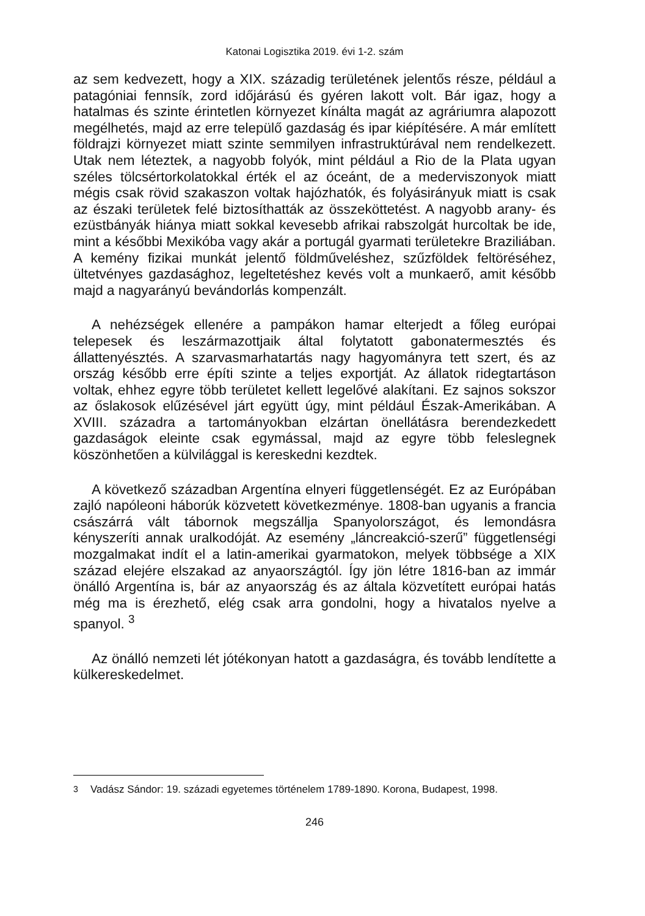Katonai Logisztika 2019. évi 1-2. szám
az sem kedvezett, hogy a XIX. századig területének jelentős része, például a patagóniai fennsík, zord időjárású és gyéren lakott volt. Bár igaz, hogy a hatalmas és szinte érintetlen környezet kínálta magát az agráriumra alapozott megélhetés, majd az erre települő gazdaság és ipar kiépítésére. A már említett földrajzi környezet miatt szinte semmilyen infrastruktúrával nem rendelkezett. Utak nem léteztek, a nagyobb folyók, mint például a Rio de la Plata ugyan széles tölcsértorkolatokkal érték el az óceánt, de a mederviszonyok miatt mégis csak rövid szakaszon voltak hajózhatók, és folyásirányuk miatt is csak az északi területek felé biztosíthatták az összeköttetést. A nagyobb arany- és ezüstbányák hiánya miatt sokkal kevesebb afrikai rabszolgát hurcoltak be ide, mint a későbbi Mexikóba vagy akár a portugál gyarmati területekre Braziliában. A kemény fizikai munkát jelentő földműveléshez, szűzföldek feltöréséhez, ültetvényes gazdasághoz, legeltetéshez kevés volt a munkaerő, amit később majd a nagyarányú bevándorlás kompenzált.
A nehézségek ellenére a pampákon hamar elterjedt a főleg európai telepesek és leszármazottjaik által folytatott gabonatermesztés és állattenyésztés. A szarvasmarhatartás nagy hagyományra tett szert, és az ország később erre építi szinte a teljes exportját. Az állatok ridegtartáson voltak, ehhez egyre több területet kellett legelővé alakítani. Ez sajnos sokszor az őslakosok elűzésével járt együtt úgy, mint például Észak-Amerikában. A XVIII. századra a tartományokban elzártan önellátásra berendezkedett gazdaságok eleinte csak egymással, majd az egyre több feleslegnek köszönhetően a külvilággal is kereskedni kezdtek.
A következő században Argentína elnyeri függetlenségét. Ez az Európában zajló napóleoni háborúk közvetett következménye. 1808-ban ugyanis a francia császárrá vált tábornok megszállja Spanyolországot, és lemondásra kényszeríti annak uralkodóját. Az esemény „láncreakció-szerű” függetlenségi mozgalmakat indít el a latin-amerikai gyarmatokon, melyek többsége a XIX század elejére elszakad az anyaországtól. Így jön létre 1816-ban az immár önálló Argentína is, bár az anyaország és az általa közvetített európai hatás még ma is érezhető, elég csak arra gondolni, hogy a hivatalos nyelve a spanyol. <sup>3</sup>
Az önálló nemzeti lét jótékonyan hatott a gazdaságra, és tovább lendítette a külkereskedelmet.
<sup>3</sup> Vadász Sándor: 19. századi egyetemes történelem 1789-1890. Korona, Budapest, 1998.
246